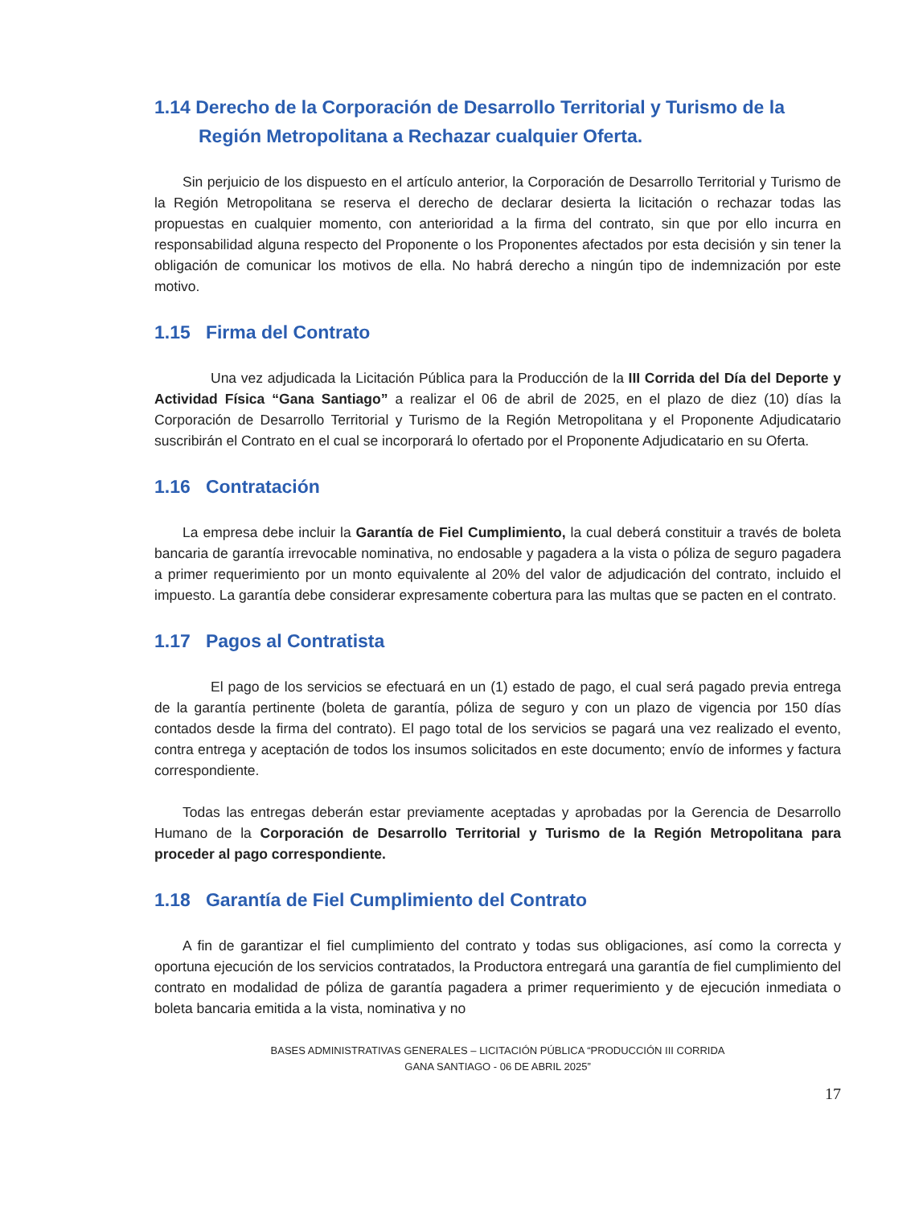1.14 Derecho de la Corporación de Desarrollo Territorial y Turismo de la Región Metropolitana a Rechazar cualquier Oferta.
Sin perjuicio de los dispuesto en el artículo anterior, la Corporación de Desarrollo Territorial y Turismo de la Región Metropolitana se reserva el derecho de declarar desierta la licitación o rechazar todas las propuestas en cualquier momento, con anterioridad a la firma del contrato, sin que por ello incurra en responsabilidad alguna respecto del Proponente o los Proponentes afectados por esta decisión y sin tener la obligación de comunicar los motivos de ella. No habrá derecho a ningún tipo de indemnización por este motivo.
1.15 Firma del Contrato
Una vez adjudicada la Licitación Pública para la Producción de la III Corrida del Día del Deporte y Actividad Física “Gana Santiago” a realizar el 06 de abril de 2025, en el plazo de diez (10) días la Corporación de Desarrollo Territorial y Turismo de la Región Metropolitana y el Proponente Adjudicatario suscribirán el Contrato en el cual se incorporará lo ofertado por el Proponente Adjudicatario en su Oferta.
1.16 Contratación
La empresa debe incluir la Garantía de Fiel Cumplimiento, la cual deberá constituir a través de boleta bancaria de garantía irrevocable nominativa, no endosable y pagadera a la vista o póliza de seguro pagadera a primer requerimiento por un monto equivalente al 20% del valor de adjudicación del contrato, incluido el impuesto. La garantía debe considerar expresamente cobertura para las multas que se pacten en el contrato.
1.17 Pagos al Contratista
El pago de los servicios se efectuará en un (1) estado de pago, el cual será pagado previa entrega de la garantía pertinente (boleta de garantía, póliza de seguro y con un plazo de vigencia por 150 días contados desde la firma del contrato). El pago total de los servicios se pagará una vez realizado el evento, contra entrega y aceptación de todos los insumos solicitados en este documento; envío de informes y factura correspondiente.
Todas las entregas deberán estar previamente aceptadas y aprobadas por la Gerencia de Desarrollo Humano de la Corporación de Desarrollo Territorial y Turismo de la Región Metropolitana para proceder al pago correspondiente.
1.18 Garantía de Fiel Cumplimiento del Contrato
A fin de garantizar el fiel cumplimiento del contrato y todas sus obligaciones, así como la correcta y oportuna ejecución de los servicios contratados, la Productora entregará una garantía de fiel cumplimiento del contrato en modalidad de póliza de garantía pagadera a primer requerimiento y de ejecución inmediata o boleta bancaria emitida a la vista, nominativa y no
BASES ADMINISTRATIVAS GENERALES – LICITACIÓN PÚBLICA “PRODUCCIÓN III CORRIDA
GANA SANTIAGO - 06 DE ABRIL 2025”
17